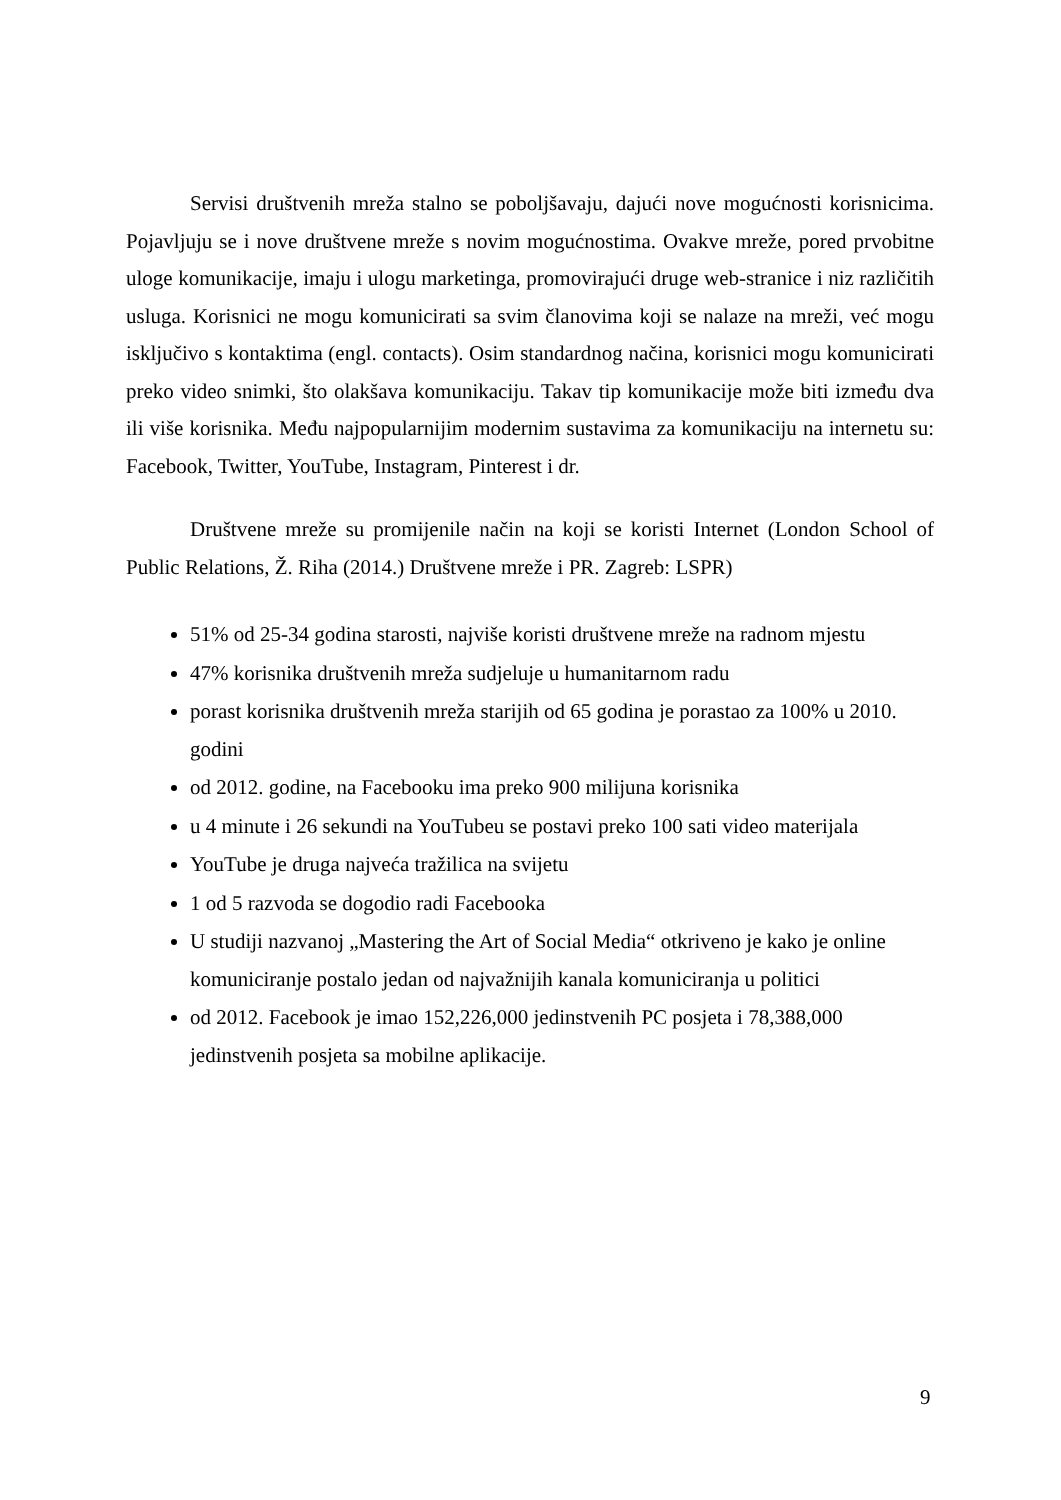Servisi društvenih mreža stalno se poboljšavaju, dajući nove mogućnosti korisnicima. Pojavljuju se i nove društvene mreže s novim mogućnostima. Ovakve mreže, pored prvobitne uloge komunikacije, imaju i ulogu marketinga, promovirajući druge web-stranice i niz različitih usluga. Korisnici ne mogu komunicirati sa svim članovima koji se nalaze na mreži, već mogu isključivo s kontaktima (engl. contacts). Osim standardnog načina, korisnici mogu komunicirati preko video snimki, što olakšava komunikaciju. Takav tip komunikacije može biti između dva ili više korisnika. Među najpopularnijim modernim sustavima za komunikaciju na internetu su: Facebook, Twitter, YouTube, Instagram, Pinterest i dr.
Društvene mreže su promijenile način na koji se koristi Internet (London School of Public Relations, Ž. Riha (2014.) Društvene mreže i PR. Zagreb: LSPR)
51% od 25-34 godina starosti, najviše koristi društvene mreže na radnom mjestu
47% korisnika društvenih mreža sudjeluje u humanitarnom radu
porast korisnika društvenih mreža starijih od 65 godina je porastao za 100% u 2010. godini
od 2012. godine, na Facebooku ima preko 900 milijuna korisnika
u 4 minute i 26 sekundi na YouTubeu se postavi preko 100 sati video materijala
YouTube je druga najveća tražilica na svijetu
1 od 5 razvoda se dogodio radi Facebooka
U studiji nazvanoj „Mastering the Art of Social Media“ otkriveno je kako je online komuniciranje postalo jedan od najvažnijih kanala komuniciranja u politici
od 2012. Facebook je imao 152,226,000 jedinstvenih PC posjeta i 78,388,000 jedinstvenih posjeta sa mobilne aplikacije.
9